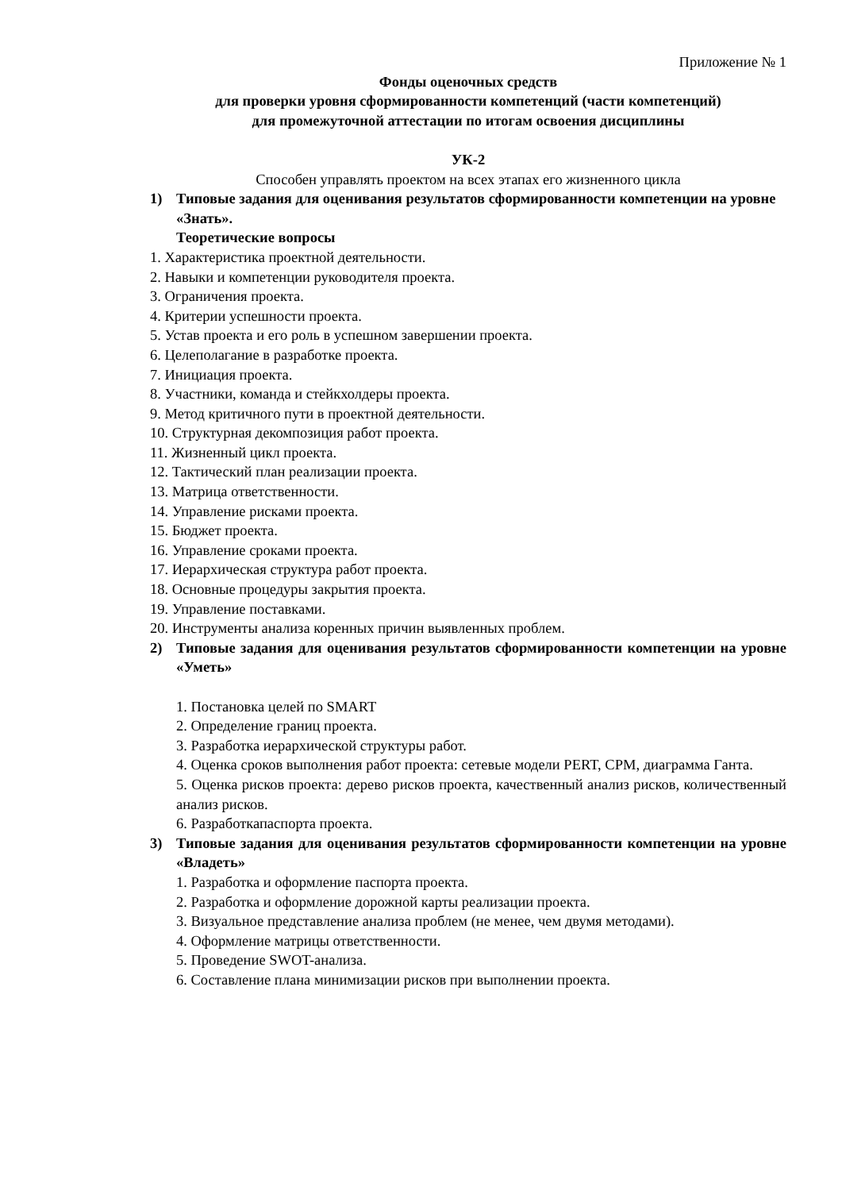Приложение № 1
Фонды оценочных средств
для проверки уровня сформированности компетенций (части компетенций)
для промежуточной аттестации по итогам освоения дисциплины
УК-2
Способен управлять проектом на всех этапах его жизненного цикла
1) Типовые задания для оценивания результатов сформированности компетенции на уровне «Знать».
Теоретические вопросы
1. Характеристика проектной деятельности.
2. Навыки и компетенции руководителя проекта.
3. Ограничения проекта.
4. Критерии успешности проекта.
5. Устав проекта и его роль в успешном завершении проекта.
6. Целеполагание в разработке проекта.
7. Инициация проекта.
8. Участники, команда и стейкхолдеры проекта.
9. Метод критичного пути в проектной деятельности.
10. Структурная декомпозиция работ проекта.
11. Жизненный цикл проекта.
12. Тактический план реализации проекта.
13. Матрица ответственности.
14. Управление рисками проекта.
15. Бюджет проекта.
16. Управление сроками проекта.
17. Иерархическая структура работ проекта.
18. Основные процедуры закрытия проекта.
19. Управление поставками.
20. Инструменты анализа коренных причин выявленных проблем.
2) Типовые задания для оценивания результатов сформированности компетенции на уровне «Уметь»
1. Постановка целей по SMART
2. Определение границ проекта.
3. Разработка иерархической структуры работ.
4. Оценка сроков выполнения работ проекта: сетевые модели PERT, CPM, диаграмма Ганта.
5. Оценка рисков проекта: дерево рисков проекта, качественный анализ рисков, количественный анализ рисков.
6. Разработкапаспорта проекта.
3) Типовые задания для оценивания результатов сформированности компетенции на уровне «Владеть»
1. Разработка и оформление паспорта проекта.
2. Разработка и оформление дорожной карты реализации проекта.
3. Визуальное представление анализа проблем (не менее, чем двумя методами).
4. Оформление матрицы ответственности.
5. Проведение SWOT-анализа.
6. Составление плана минимизации рисков при выполнении проекта.